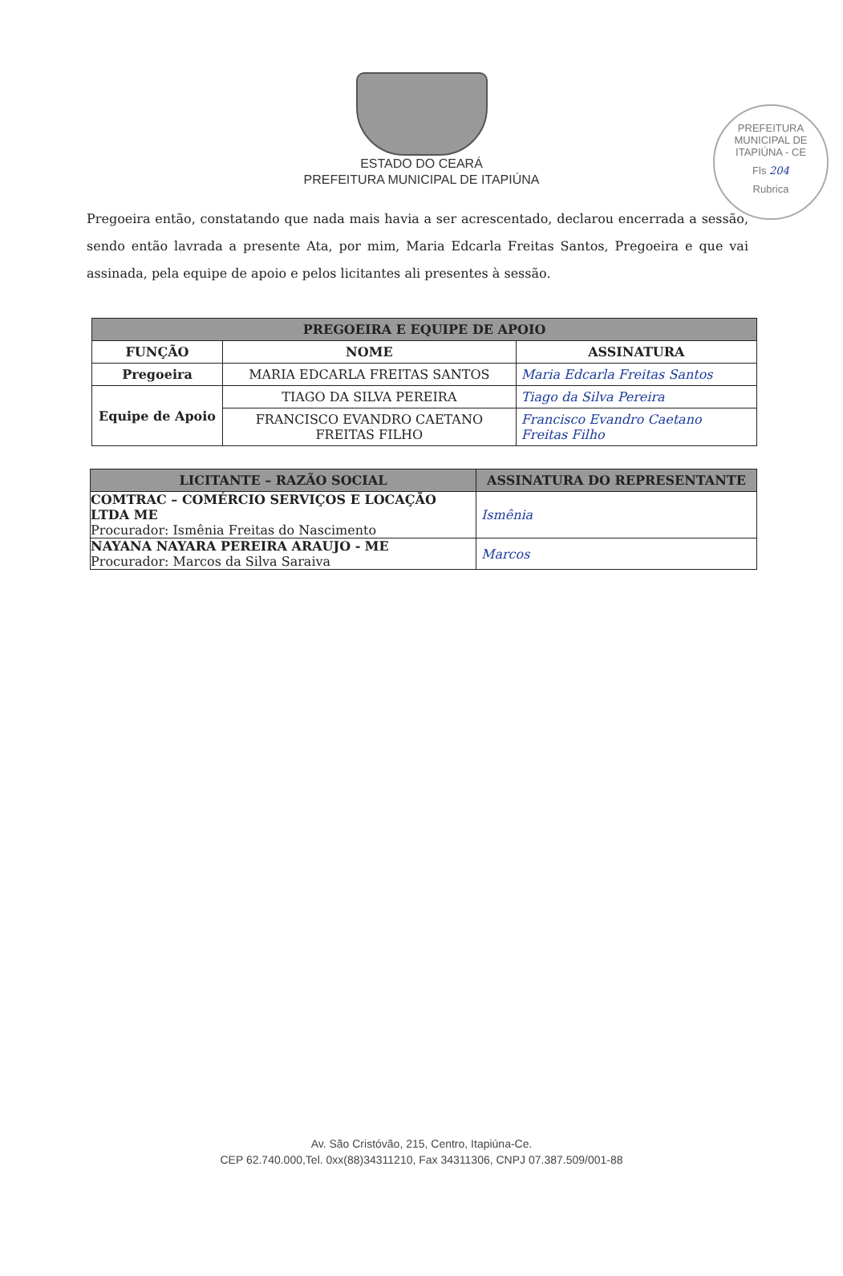PREFEITURA MUNICIPAL DE ITAPIÚNA - CE
Fls 204
Rubrica
ESTADO DO CEARÁ
PREFEITURA MUNICIPAL DE ITAPIÚNA
Pregoeira então, constatando que nada mais havia a ser acrescentado, declarou encerrada a sessão, sendo então lavrada a presente Ata, por mim, Maria Edcarla Freitas Santos, Pregoeira e que vai assinada, pela equipe de apoio e pelos licitantes ali presentes à sessão.
| PREGOEIRA E EQUIPE DE APOIO | | |
| --- | --- | --- |
| FUNÇÃO | NOME | ASSINATURA |
| Pregoeira | MARIA EDCARLA FREITAS SANTOS | Maria Edcarla Freitas Santos |
| Equipe de Apoio | TIAGO DA SILVA PEREIRA | Tiago da Silva Pereira |
| | FRANCISCO EVANDRO CAETANO FREITAS FILHO | Francisco Evandro Caetano Freitas Filho |
| LICITANTE – RAZÃO SOCIAL | ASSINATURA DO REPRESENTANTE |
| --- | --- |
| COMTRAC – COMÉRCIO SERVIÇOS E LOCAÇÃO LTDA ME Procurador: Ismênia Freitas do Nascimento | Ismênia |
| NAYANA NAYARA PEREIRA ARAUJO - ME Procurador: Marcos da Silva Saraiva | Marcos |
Av. São Cristóvão, 215, Centro, Itapiúna-Ce.
CEP 62.740.000,Tel. 0xx(88)34311210, Fax 34311306, CNPJ 07.387.509/001-88